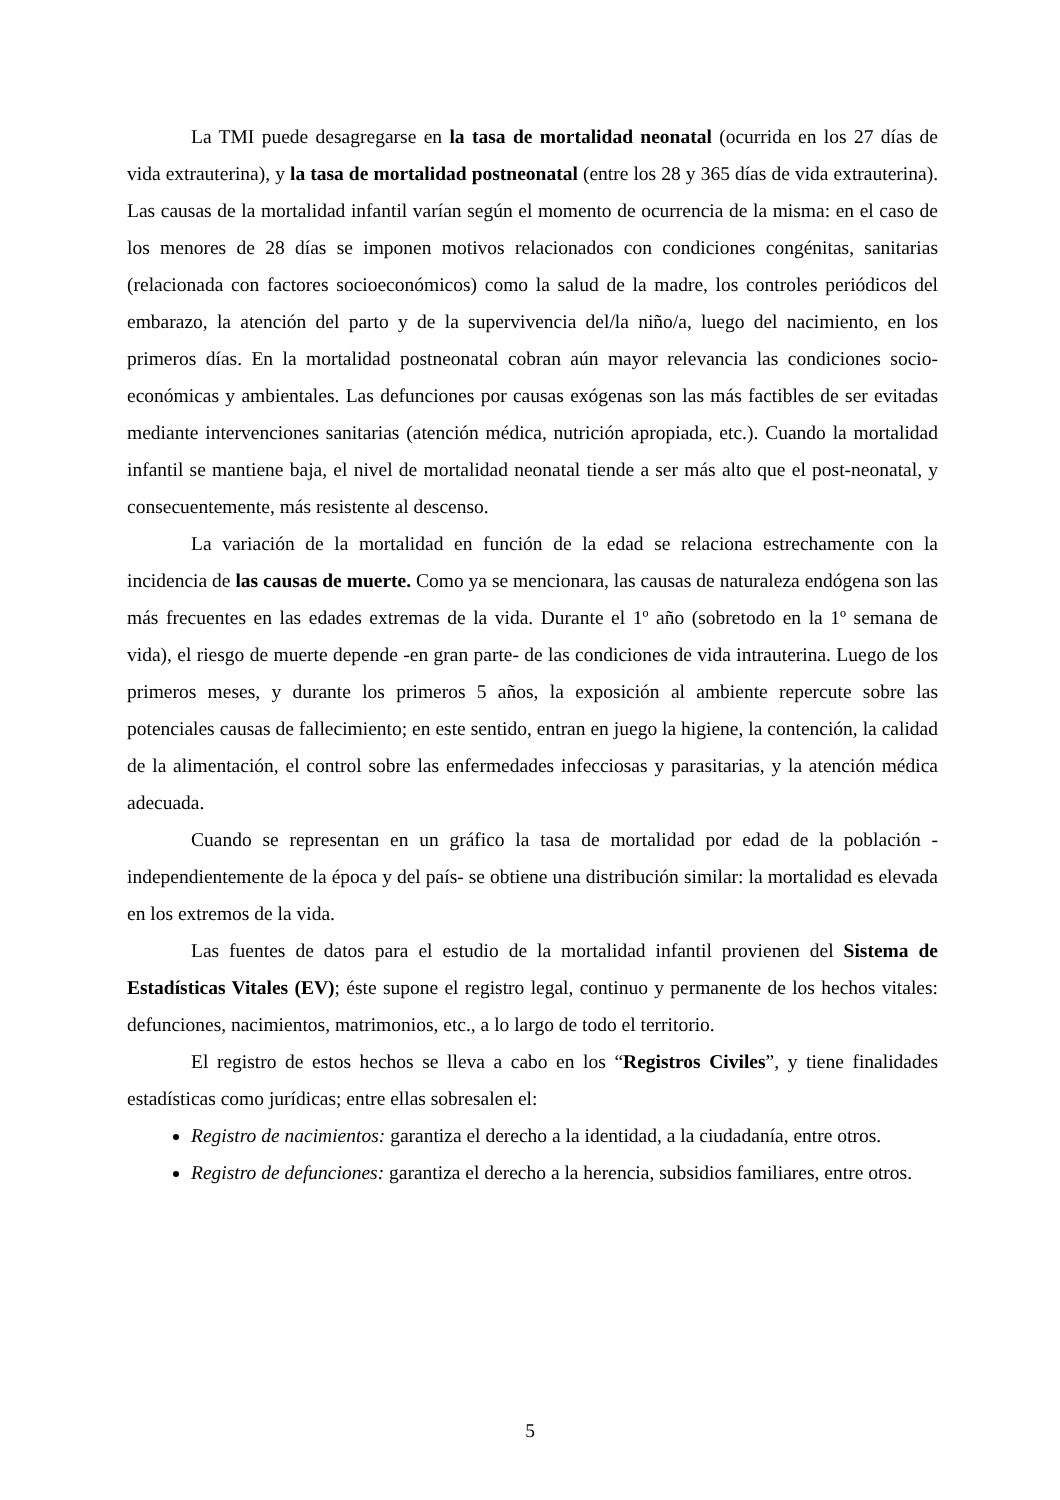La TMI puede desagregarse en la tasa de mortalidad neonatal (ocurrida en los 27 días de vida extrauterina), y la tasa de mortalidad postneonatal (entre los 28 y 365 días de vida extrauterina). Las causas de la mortalidad infantil varían según el momento de ocurrencia de la misma: en el caso de los menores de 28 días se imponen motivos relacionados con condiciones congénitas, sanitarias (relacionada con factores socioeconómicos) como la salud de la madre, los controles periódicos del embarazo, la atención del parto y de la supervivencia del/la niño/a, luego del nacimiento, en los primeros días. En la mortalidad postneonatal cobran aún mayor relevancia las condiciones socio-económicas y ambientales. Las defunciones por causas exógenas son las más factibles de ser evitadas mediante intervenciones sanitarias (atención médica, nutrición apropiada, etc.). Cuando la mortalidad infantil se mantiene baja, el nivel de mortalidad neonatal tiende a ser más alto que el post-neonatal, y consecuentemente, más resistente al descenso.
La variación de la mortalidad en función de la edad se relaciona estrechamente con la incidencia de las causas de muerte. Como ya se mencionara, las causas de naturaleza endógena son las más frecuentes en las edades extremas de la vida. Durante el 1º año (sobretodo en la 1º semana de vida), el riesgo de muerte depende -en gran parte- de las condiciones de vida intrauterina. Luego de los primeros meses, y durante los primeros 5 años, la exposición al ambiente repercute sobre las potenciales causas de fallecimiento; en este sentido, entran en juego la higiene, la contención, la calidad de la alimentación, el control sobre las enfermedades infecciosas y parasitarias, y la atención médica adecuada.
Cuando se representan en un gráfico la tasa de mortalidad por edad de la población -independientemente de la época y del país- se obtiene una distribución similar: la mortalidad es elevada en los extremos de la vida.
Las fuentes de datos para el estudio de la mortalidad infantil provienen del Sistema de Estadísticas Vitales (EV); éste supone el registro legal, continuo y permanente de los hechos vitales: defunciones, nacimientos, matrimonios, etc., a lo largo de todo el territorio.
El registro de estos hechos se lleva a cabo en los “Registros Civiles”, y tiene finalidades estadísticas como jurídicas; entre ellas sobresalen el:
Registro de nacimientos: garantiza el derecho a la identidad, a la ciudadanía, entre otros.
Registro de defunciones: garantiza el derecho a la herencia, subsidios familiares, entre otros.
5